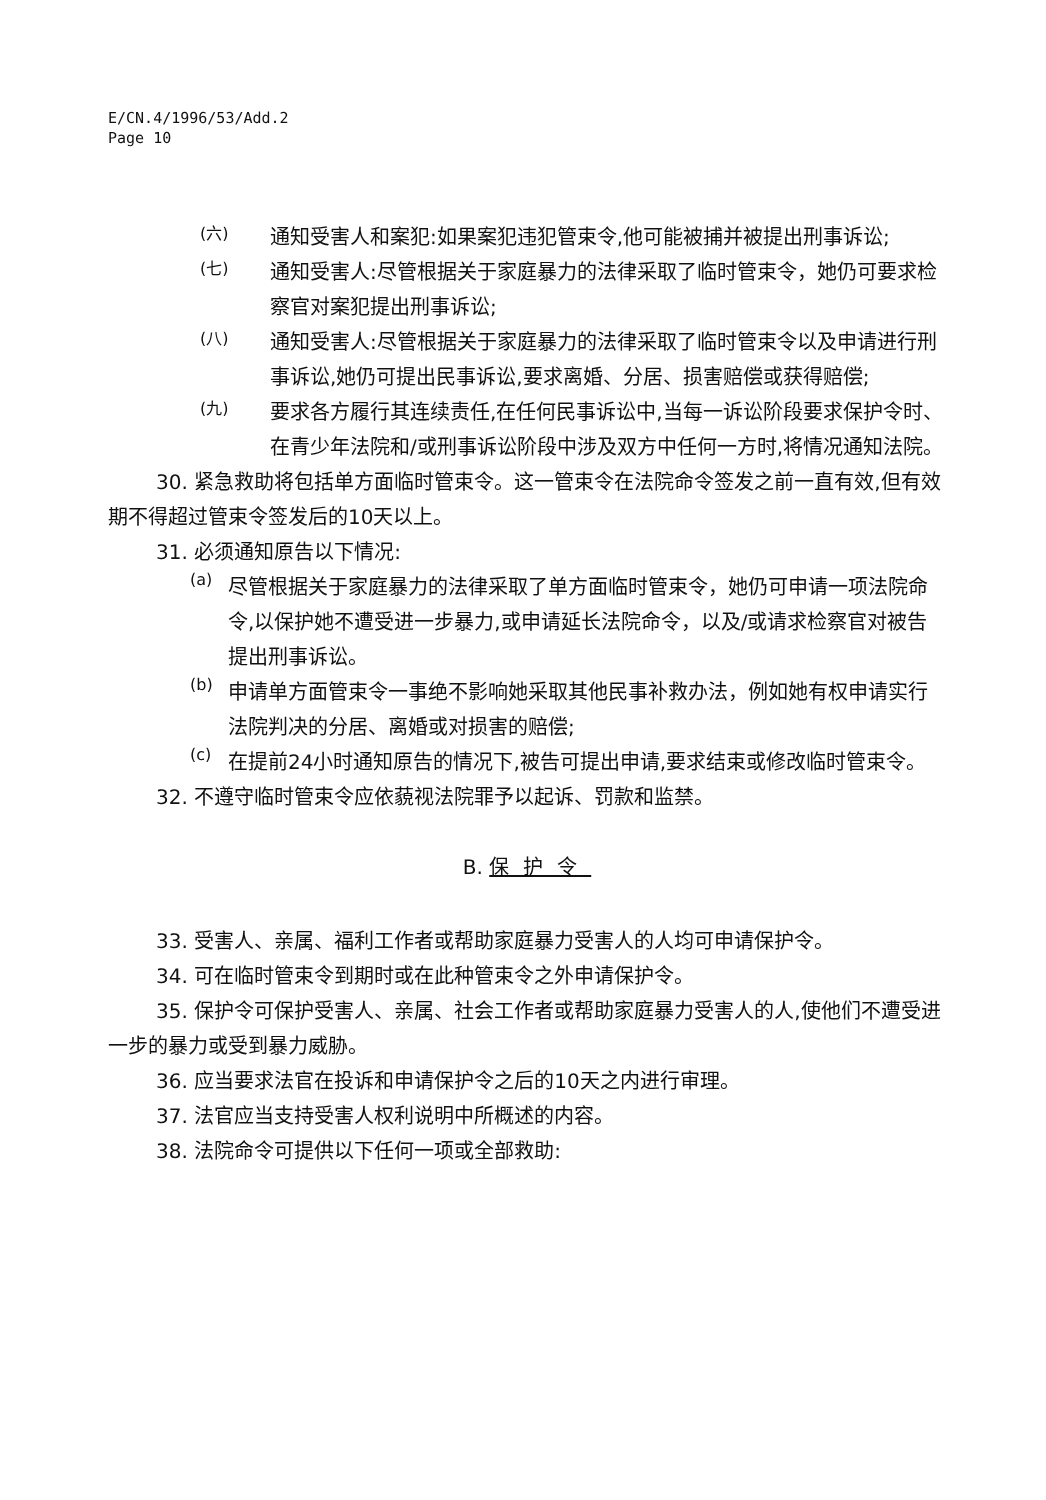E/CN.4/1996/53/Add.2
Page 10
(六)
通知受害人和案犯:如果案犯违犯管束令,他可能被捕并被提出刑事诉讼;
(七)
通知受害人:尽管根据关于家庭暴力的法律采取了临时管束令，她仍可要求检察官对案犯提出刑事诉讼;
(八)
通知受害人:尽管根据关于家庭暴力的法律采取了临时管束令以及申请进行刑事诉讼,她仍可提出民事诉讼,要求离婚、分居、损害赔偿或获得赔偿;
(九)
要求各方履行其连续责任,在任何民事诉讼中,当每一诉讼阶段要求保护令时、 在青少年法院和/或刑事诉讼阶段中涉及双方中任何一方时,将情况通知法院。
30. 紧急救助将包括单方面临时管束令。这一管束令在法院命令签发之前一直有效,但有效期不得超过管束令签发后的10天以上。
31. 必须通知原告以下情况:
(a)
尽管根据关于家庭暴力的法律采取了单方面临时管束令，她仍可申请一项法院命令,以保护她不遭受进一步暴力,或申请延长法院命令，以及/或请求检察官对被告提出刑事诉讼。
(b)
申请单方面管束令一事绝不影响她采取其他民事补救办法，例如她有权申请实行法院判决的分居、离婚或对损害的赔偿;
(c)
在提前24小时通知原告的情况下,被告可提出申请,要求结束或修改临时管束令。
32. 不遵守临时管束令应依藐视法院罪予以起诉、罚款和监禁。
B. 保护令
33. 受害人、亲属、福利工作者或帮助家庭暴力受害人的人均可申请保护令。
34. 可在临时管束令到期时或在此种管束令之外申请保护令。
35. 保护令可保护受害人、亲属、社会工作者或帮助家庭暴力受害人的人,使他们不遭受进一步的暴力或受到暴力威胁。
36. 应当要求法官在投诉和申请保护令之后的10天之内进行审理。
37. 法官应当支持受害人权利说明中所概述的内容。
38. 法院命令可提供以下任何一项或全部救助: